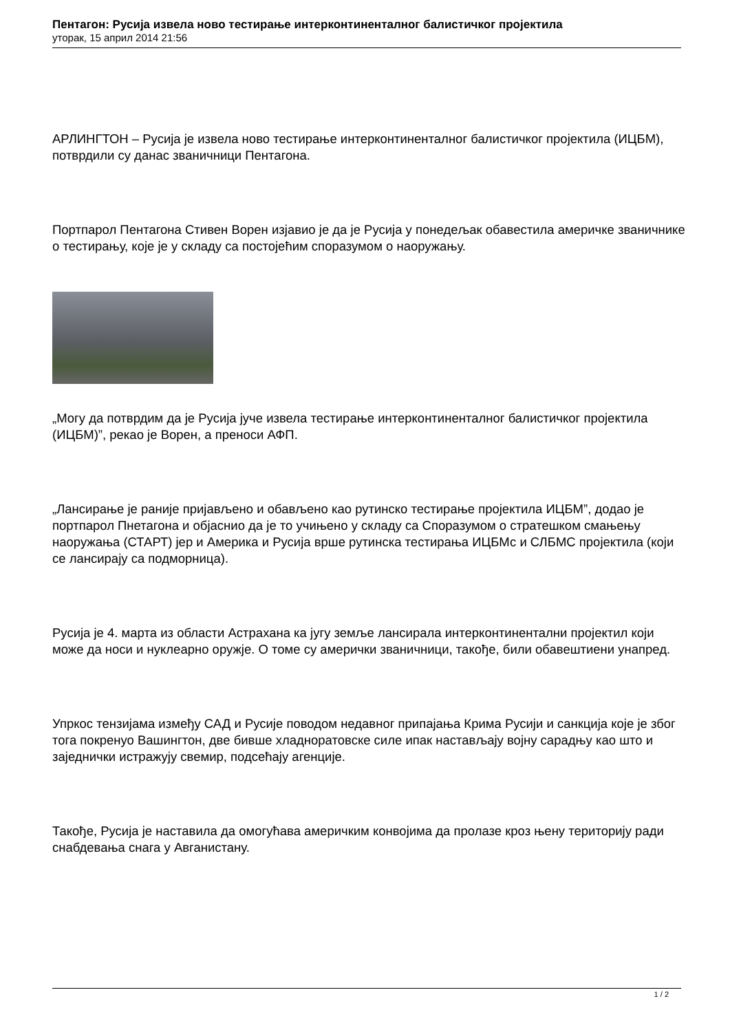Пентагон: Русија извела ново тестирање интерконтиненталног балистичког пројектила
уторак, 15 април 2014 21:56
АРЛИНГТОН – Русија је извела ново тестирање интерконтиненталног балистичког пројектила (ИЦБМ), потврдили су данас званичници Пентагона.
Портпарол Пентагона Стивен Ворен изјавио је да је Русија у понедељак обавестила америчке званичнике о тестирању, које је у складу са постојећим споразумом о наоружању.
„Могу да потврдим да је Русија јуче извела тестирање интерконтиненталног балистичког пројектила (ИЦБМ)”, рекао је Ворен, а преноси АФП.
„Лансирање је раније пријављено и обављено као рутинско тестирање пројектила ИЦБМ”, додао је портпарол Пнетагона и објаснио да је то учињено у складу са Споразумом о стратешком смањењу наоружања (СТАРТ) јер и Америка и Русија врше рутинска тестирања ИЦБМс и СЛБМС пројектила (који се лансирају са подморница).
Русија је 4. марта из области Астрахана ка југу земље лансирала интерконтинентални пројектил који може да носи и нуклеарно оружје. О томе су амерички званичници, такође, били обавештиени унапред.
Упркос тензијама између САД и Русије поводом недавног припајања Крима Русији и санкција које је због тога покренуо Вашингтон, две бивше хладноратовске силе ипак настављају војну сарадњу као што и заједнички истражују свемир, подсећају агенције.
Такође, Русија је наставила да омогућава америчким конвојима да пролазе кроз њену територију ради снабдевања снага у Авганистану.
1 / 2